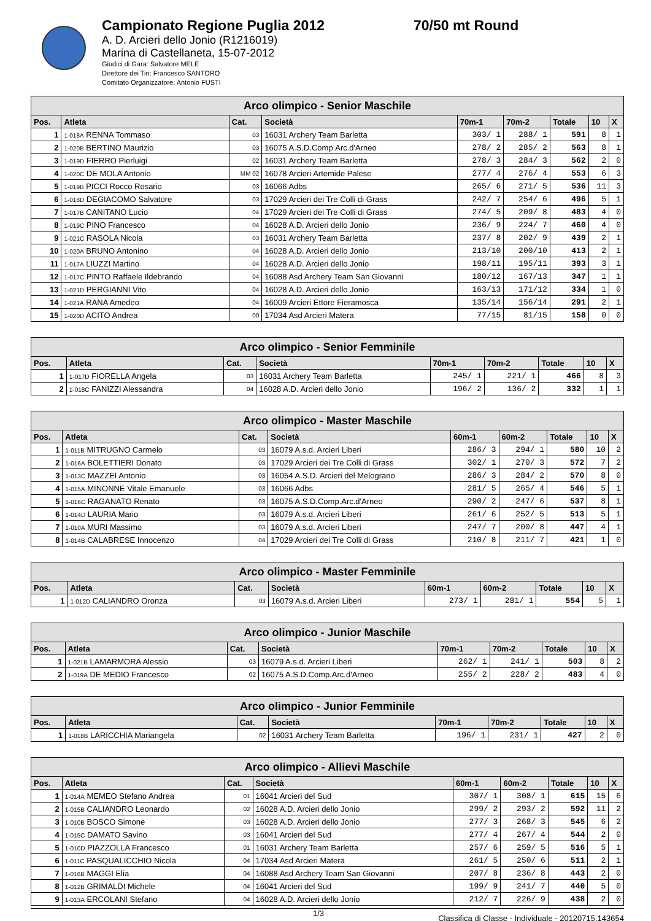Campionato Regione Puglia 2012 70/50 mt Round
A. D. Arcieri dello Jonio (R1216019)
Marina di Castellaneta, 15-07-2012
Giudici di Gara: Salvatore MELE
Direttore dei Tiri: Francesco SANTORO
Comitato Organizzatore: Antonio FUSTI
| Arco olimpico - Senior Maschile | | | | | | | | |
| Pos. | Atleta | Cat. | Società | 70m-1 | 70m-2 | Totale | 10 | X |
| 1 | 1-018A RENNA Tommaso | 03 | 16031 Archery Team Barletta | 303/ 1 | 288/ 1 | 591 | 8 | 1 |
| 2 | 1-020B BERTINO Maurizio | 03 | 16075 A.S.D.Comp.Arc.d'Arneo | 278/ 2 | 285/ 2 | 563 | 8 | 1 |
| 3 | 1-019D FIERRO Pierluigi | 02 | 16031 Archery Team Barletta | 278/ 3 | 284/ 3 | 562 | 2 | 0 |
| 4 | 1-020C DE MOLA Antonio | MM 02 | 16078 Arcieri Artemide Palese | 277/ 4 | 276/ 4 | 553 | 6 | 3 |
| 5 | 1-019B PICCI Rocco Rosario | 03 | 16066 Adbs | 265/ 6 | 271/ 5 | 536 | 11 | 3 |
| 6 | 1-018D DEGIACOMO Salvatore | 03 | 17029 Arcieri dei Tre Colli di Grass | 242/ 7 | 254/ 6 | 496 | 5 | 1 |
| 7 | 1-017B CANITANO Lucio | 04 | 17029 Arcieri dei Tre Colli di Grass | 274/ 5 | 209/ 8 | 483 | 4 | 0 |
| 8 | 1-019C PINO Francesco | 04 | 16028 A.D. Arcieri dello Jonio | 236/ 9 | 224/ 7 | 460 | 4 | 0 |
| 9 | 1-021C RASOLA Nicola | 03 | 16031 Archery Team Barletta | 237/ 8 | 202/ 9 | 439 | 2 | 1 |
| 10 | 1-020A BRUNO Antonino | 04 | 16028 A.D. Arcieri dello Jonio | 213/10 | 200/10 | 413 | 2 | 1 |
| 11 | 1-017A LIUZZI Martino | 04 | 16028 A.D. Arcieri dello Jonio | 198/11 | 195/11 | 393 | 3 | 1 |
| 12 | 1-017C PINTO Raffaele Ildebrando | 04 | 16088 Asd Archery Team San Giovanni | 180/12 | 167/13 | 347 | 1 | 1 |
| 13 | 1-021D PERGIANNI Vito | 04 | 16028 A.D. Arcieri dello Jonio | 163/13 | 171/12 | 334 | 1 | 0 |
| 14 | 1-021A RANA Amedeo | 04 | 16009 Arcieri Ettore Fieramosca | 135/14 | 156/14 | 291 | 2 | 1 |
| 15 | 1-020D ACITO Andrea | 00 | 17034 Asd Arcieri Matera | 77/15 | 81/15 | 158 | 0 | 0 |
| Arco olimpico - Senior Femminile | | | | | | | | |
| Pos. | Atleta | Cat. | Società | 70m-1 | 70m-2 | Totale | 10 | X |
| 1 | 1-017D FIORELLA Angela | 03 | 16031 Archery Team Barletta | 245/ 1 | 221/ 1 | 466 | 8 | 3 |
| 2 | 1-018C FANIZZI Alessandra | 04 | 16028 A.D. Arcieri dello Jonio | 196/ 2 | 136/ 2 | 332 | 1 | 1 |
| Arco olimpico - Master Maschile | | | | | | | | |
| Pos. | Atleta | Cat. | Società | 60m-1 | 60m-2 | Totale | 10 | X |
| 1 | 1-011B MITRUGNO Carmelo | 03 | 16079 A.s.d. Arcieri Liberi | 286/ 3 | 294/ 1 | 580 | 10 | 2 |
| 2 | 1-016A BOLETTIERI Donato | 03 | 17029 Arcieri dei Tre Colli di Grass | 302/ 1 | 270/ 3 | 572 | 7 | 2 |
| 3 | 1-013C MAZZEI Antonio | 03 | 16054 A.S.D. Arcieri del Melograno | 286/ 3 | 284/ 2 | 570 | 8 | 0 |
| 4 | 1-015A MINONNE Vitale Emanuele | 03 | 16066 Adbs | 281/ 5 | 265/ 4 | 546 | 5 | 1 |
| 5 | 1-016C RAGANATO Renato | 03 | 16075 A.S.D.Comp.Arc.d'Arneo | 290/ 2 | 247/ 6 | 537 | 8 | 1 |
| 6 | 1-014D LAURIA Mario | 03 | 16079 A.s.d. Arcieri Liberi | 261/ 6 | 252/ 5 | 513 | 5 | 1 |
| 7 | 1-010A MURI Massimo | 03 | 16079 A.s.d. Arcieri Liberi | 247/ 7 | 200/ 8 | 447 | 4 | 1 |
| 8 | 1-014B CALABRESE Innocenzo | 04 | 17029 Arcieri dei Tre Colli di Grass | 210/ 8 | 211/ 7 | 421 | 1 | 0 |
| Arco olimpico - Master Femminile | | | | | | | | |
| Pos. | Atleta | Cat. | Società | 60m-1 | 60m-2 | Totale | 10 | X |
| 1 | 1-012D CALIANDRO Oronza | 03 | 16079 A.s.d. Arcieri Liberi | 273/ 1 | 281/ 1 | 554 | 5 | 1 |
| Arco olimpico - Junior Maschile | | | | | | | | |
| Pos. | Atleta | Cat. | Società | 70m-1 | 70m-2 | Totale | 10 | X |
| 1 | 1-021B LAMARMORA Alessio | 03 | 16079 A.s.d. Arcieri Liberi | 262/ 1 | 241/ 1 | 503 | 8 | 2 |
| 2 | 1-019A DE MEDIO Francesco | 02 | 16075 A.S.D.Comp.Arc.d'Arneo | 255/ 2 | 228/ 2 | 483 | 4 | 0 |
| Arco olimpico - Junior Femminile | | | | | | | | |
| Pos. | Atleta | Cat. | Società | 70m-1 | 70m-2 | Totale | 10 | X |
| 1 | 1-018B LARICCHIA Mariangela | 02 | 16031 Archery Team Barletta | 196/ 1 | 231/ 1 | 427 | 2 | 0 |
| Arco olimpico - Allievi Maschile | | | | | | | | |
| Pos. | Atleta | Cat. | Società | 60m-1 | 60m-2 | Totale | 10 | X |
| 1 | 1-014A MEMEO Stefano Andrea | 01 | 16041 Arcieri del Sud | 307/ 1 | 308/ 1 | 615 | 15 | 6 |
| 2 | 1-015B CALIANDRO Leonardo | 02 | 16028 A.D. Arcieri dello Jonio | 299/ 2 | 293/ 2 | 592 | 11 | 2 |
| 3 | 1-010B BOSCO Simone | 03 | 16028 A.D. Arcieri dello Jonio | 277/ 3 | 268/ 3 | 545 | 6 | 2 |
| 4 | 1-015C DAMATO Savino | 03 | 16041 Arcieri del Sud | 277/ 4 | 267/ 4 | 544 | 2 | 0 |
| 5 | 1-010D PIAZZOLLA Francesco | 01 | 16031 Archery Team Barletta | 257/ 6 | 259/ 5 | 516 | 5 | 1 |
| 6 | 1-011C PASQUALICCHIO Nicola | 04 | 17034 Asd Arcieri Matera | 261/ 5 | 250/ 6 | 511 | 2 | 1 |
| 7 | 1-016B MAGGI Elia | 04 | 16088 Asd Archery Team San Giovanni | 207/ 8 | 236/ 8 | 443 | 2 | 0 |
| 8 | 1-012B GRIMALDI Michele | 04 | 16041 Arcieri del Sud | 199/ 9 | 241/ 7 | 440 | 5 | 0 |
| 9 | 1-013A ERCOLANI Stefano | 04 | 16028 A.D. Arcieri dello Jonio | 212/ 7 | 226/ 9 | 438 | 2 | 0 |
1/3 Classifica di Classe - Individuale - 20120715.143654